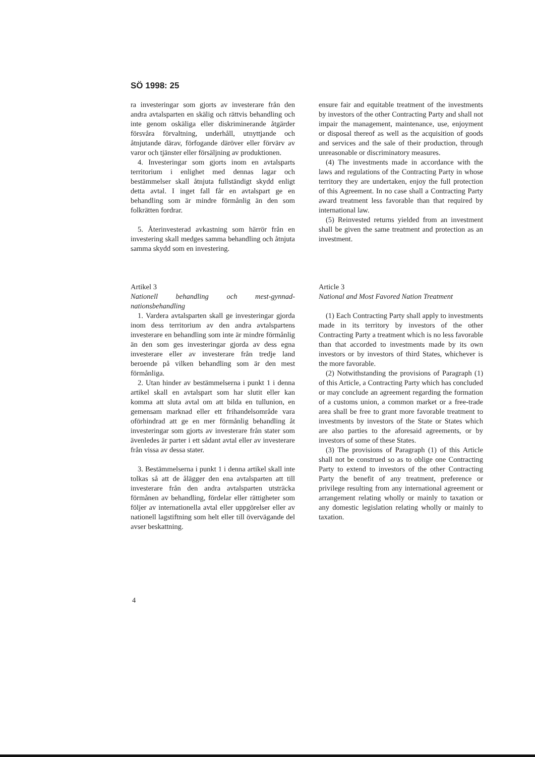SÖ 1998: 25
ra investeringar som gjorts av investerare från den andra avtalsparten en skälig och rättvis behandling och inte genom oskäliga eller diskriminerande åtgärder försvåra förvaltning, underhåll, utnyttjande och åtnjutande därav, förfogande däröver eller förvärv av varor och tjänster eller försäljning av produktionen.
4. Investeringar som gjorts inom en avtalsparts territorium i enlighet med dennas lagar och bestämmelser skall åtnjuta fullständigt skydd enligt detta avtal. I inget fall får en avtalspart ge en behandling som är mindre förmånlig än den som folkrätten fordrar.
5. Återinvesterad avkastning som härrör från en investering skall medges samma behandling och åtnjuta samma skydd som en investering.
Artikel 3
Nationell behandling och mest-gynnad-nationsbehandling
1. Vardera avtalsparten skall ge investeringar gjorda inom dess territorium av den andra avtalspartens investerare en behandling som inte är mindre förmånlig än den som ges investeringar gjorda av dess egna investerare eller av investerare från tredje land beroende på vilken behandling som är den mest förmånliga.
2. Utan hinder av bestämmelserna i punkt 1 i denna artikel skall en avtalspart som har slutit eller kan komma att sluta avtal om att bilda en tullunion, en gemensam marknad eller ett frihandelsområde vara oförhindrad att ge en mer förmånlig behandling åt investeringar som gjorts av investerare från stater som ävenledes är parter i ett sådant avtal eller av investerare från vissa av dessa stater.
3. Bestämmelserna i punkt 1 i denna artikel skall inte tolkas så att de ålägger den ena avtalsparten att till investerare från den andra avtalsparten utsträcka förmånen av behandling, fördelar eller rättigheter som följer av internationella avtal eller uppgörelser eller av nationell lagstiftning som helt eller till övervägande del avser beskattning.
ensure fair and equitable treatment of the investments by investors of the other Contracting Party and shall not impair the management, maintenance, use, enjoyment or disposal thereof as well as the acquisition of goods and services and the sale of their production, through unreasonable or discriminatory measures.
(4) The investments made in accordance with the laws and regulations of the Contracting Party in whose territory they are undertaken, enjoy the full protection of this Agreement. In no case shall a Contracting Party award treatment less favorable than that required by international law.
(5) Reinvested returns yielded from an investment shall be given the same treatment and protection as an investment.
Article 3
National and Most Favored Nation Treatment
(1) Each Contracting Party shall apply to investments made in its territory by investors of the other Contracting Party a treatment which is no less favorable than that accorded to investments made by its own investors or by investors of third States, whichever is the more favorable.
(2) Notwithstanding the provisions of Paragraph (1) of this Article, a Contracting Party which has concluded or may conclude an agreement regarding the formation of a customs union, a common market or a free-trade area shall be free to grant more favorable treatment to investments by investors of the State or States which are also parties to the aforesaid agreements, or by investors of some of these States.
(3) The provisions of Paragraph (1) of this Article shall not be construed so as to oblige one Contracting Party to extend to investors of the other Contracting Party the benefit of any treatment, preference or privilege resulting from any international agreement or arrangement relating wholly or mainly to taxation or any domestic legislation relating wholly or mainly to taxation.
4